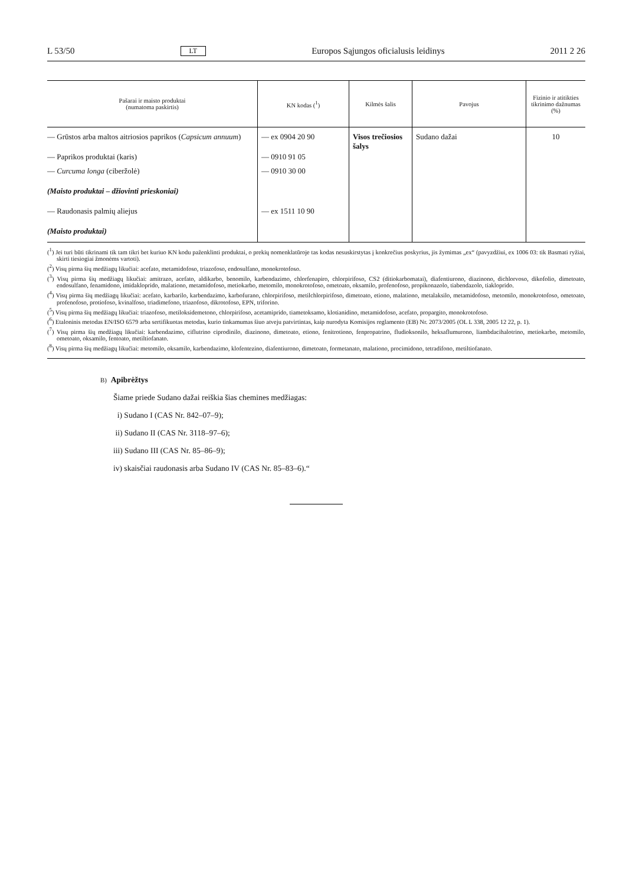L 53/50 LT Europos Sąjungos oficialusis leidinys 2011 2 26
| Pašarai ir maisto produktai (numatoma paskirtis) | KN kodas (<sup>1</sup>) | Kilmės šalis | Pavojus | Fizinio ir atitikties tikrinimo dažnumas (%) |
| --- | --- | --- | --- | --- |
| — Grūstos arba maltos aitriosios paprikos ( Capsicum annuum ) | — ex 0904 20 90 | Visos trečio­sios šalys | Sudano dažai | 10 |
| — Paprikos produktai (karis) | — 0910 91 05 | | | |
| — Curcuma longa (ciberžolė) | — 0910 30 00 | | | |
| (Maisto produktai – džiovinti prieskoniai) | | | | |
| — Raudonasis palmių aliejus | — ex 1511 10 90 | | | |
| (Maisto produktai) | | | | |
(<sup>1</sup>) Jei turi būti tikrinami tik tam tikri bet kuriuo KN kodu paženklinti produktai, o prekių nomenklatūroje tas kodas nesuskirstytas į konkrečius poskyrius, jis žymimas „ex“ (pavyzdžiui, ex 1006 03: tik Basmati ryžiai, skirti tiesiogiai žmonėms vartoti).
(<sup>2</sup>) Visų pirma šių medžiagų likučiai: acefato, metamidofoso, triazofoso, endosulfano, monokrotofoso.
(<sup>3</sup>) Visų pirma šių medžiagų likučiai: amitrazo, acefato, aldikarbo, benomilo, karbendazimo, chlorfenapiro, chlorpirifoso, CS2 (ditiokarbomatai), diafentiurono, diazinono, dichlorvoso, dikofolio, dimetoato, endosulfano, fenamidono, imidakloprido, malationo, metamidofoso, metiokarbo, metomilo, monokrotofoso, ometoato, oksamilo, profenofoso, propikonazolo, tiabendazolo, tiakloprido.
(<sup>4</sup>) Visų pirma šių medžiagų likučiai: acefato, karbarilo, karbendazimo, karbofurano, chlorpirifoso, metilchlorpirifoso, dimetoato, etiono, malationo, metalaksilo, metamido­foso, metomilo, monokrotofoso, ometoato, profenofoso, protiofoso, kvinalfoso, triadimefono, triazofoso, dikrotofoso, EPN, triforino.
(<sup>5</sup>) Visų pirma šių medžiagų likučiai: triazofoso, metiloksidemetono, chlorpirifoso, acetamiprido, tiametoksamo, klotianidino, metamidofoso, acefato, propargito, monokro­tofoso.
(<sup>6</sup>) Etaloninis metodas EN/ISO 6579 arba sertifikuotas metodas, kurio tinkamumas šiuo atveju patvirtintas, kaip nurodyta Komisijos reglamento (EB) Nr. 2073/2005 (OL L 338, 2005 12 22, p. 1).
(<sup>7</sup>) Visų pirma šių medžiagų likučiai: karbendazimo, ciflutrino ciprodinilo, diazinono, dimetoato, etiono, fenitrotiono, fenpropatrino, fludioksonilo, heksaflumurono, liambda­cihalotrino, metiokarbo, metomilo, ometoato, oksamilo, fentoato, metiltiofanato.
(<sup>8</sup>) Visų pirma šių medžiagų likučiai: metomilo, oksamilo, karbendazimo, klofentezino, diafentiurono, dimetoato, formetanato, malationo, procimidono, tetradifono, metiltiofanato.
B) Apibrėžtys
Šiame priede Sudano dažai reiškia šias chemines medžiagas:
i) Sudano I (CAS Nr. 842–07–9);
ii) Sudano II (CAS Nr. 3118–97–6);
iii) Sudano III (CAS Nr. 85–86–9);
iv) skaisčiai raudonasis arba Sudano IV (CAS Nr. 85–83–6).“